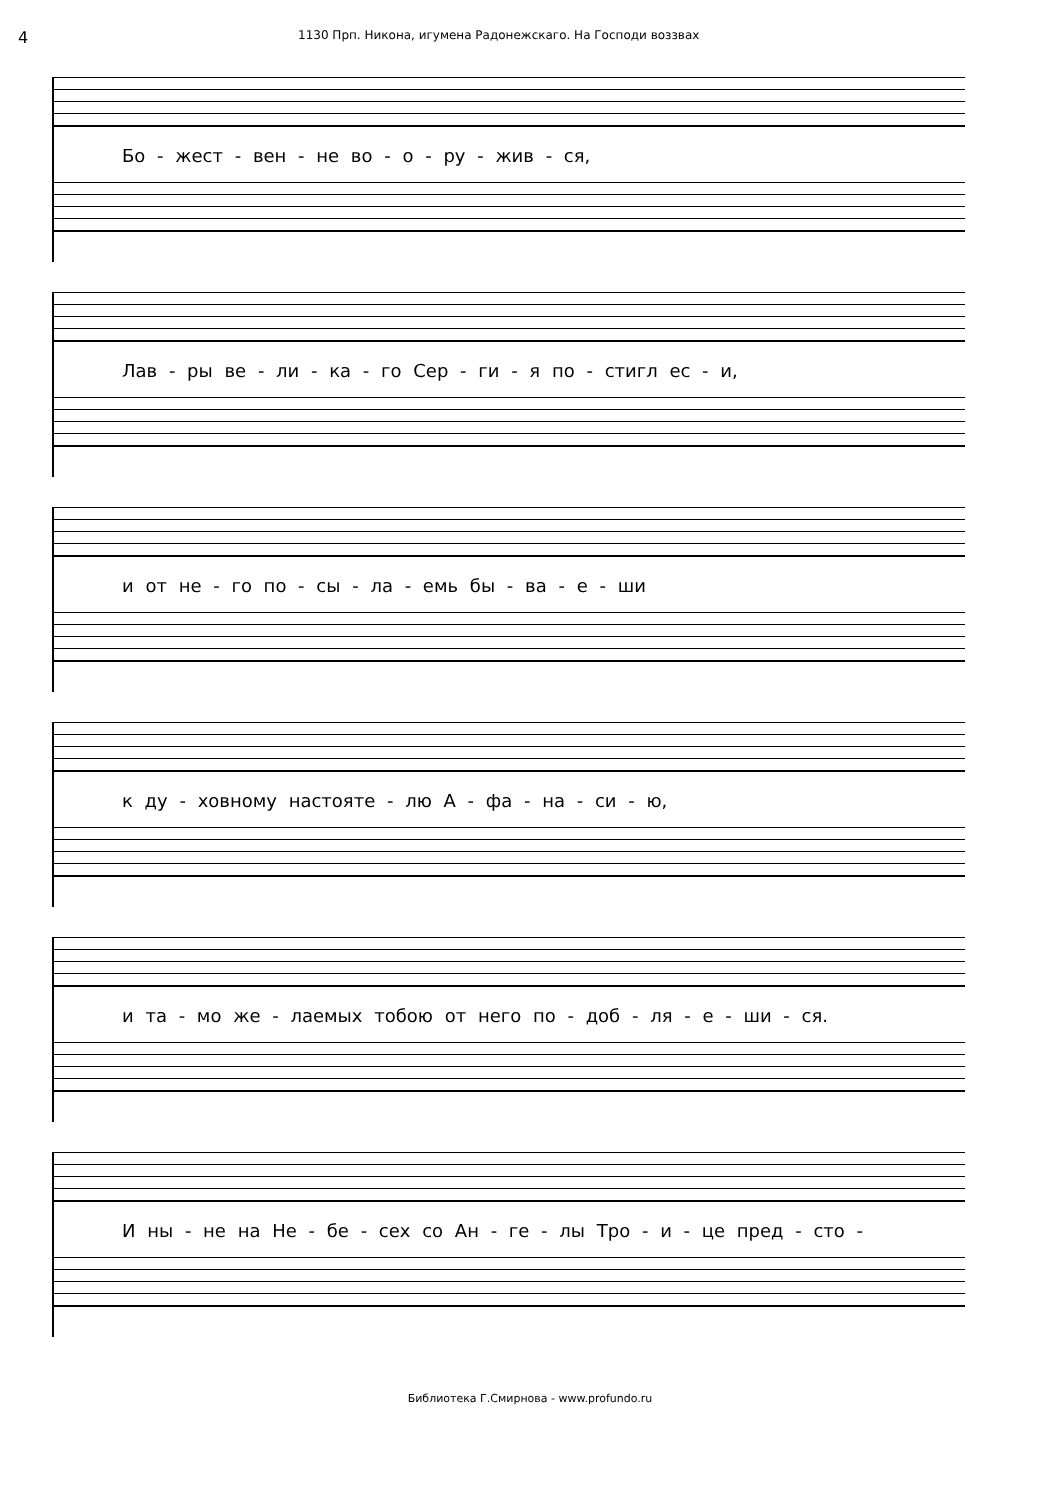4
1130 Прп. Никона, игумена Радонежскаго. На Господи воззвах
Бо - жест - вен - не во - о - ру - жив - ся,
Лав - ры ве - ли - ка - го Сер - ги - я по - стигл ес - и,
и от не - го по - сы - ла - емь бы - ва - е - ши
к ду - ховному настояте - лю А - фа - на - си - ю,
и та - мо же - лаемых тобою от него по - доб - ля - е - ши - ся.
И ны - не на Не - бе - сех со Ан - ге - лы Тро - и - це пред - сто -
Библиотека Г.Смирнова - www.profundo.ru